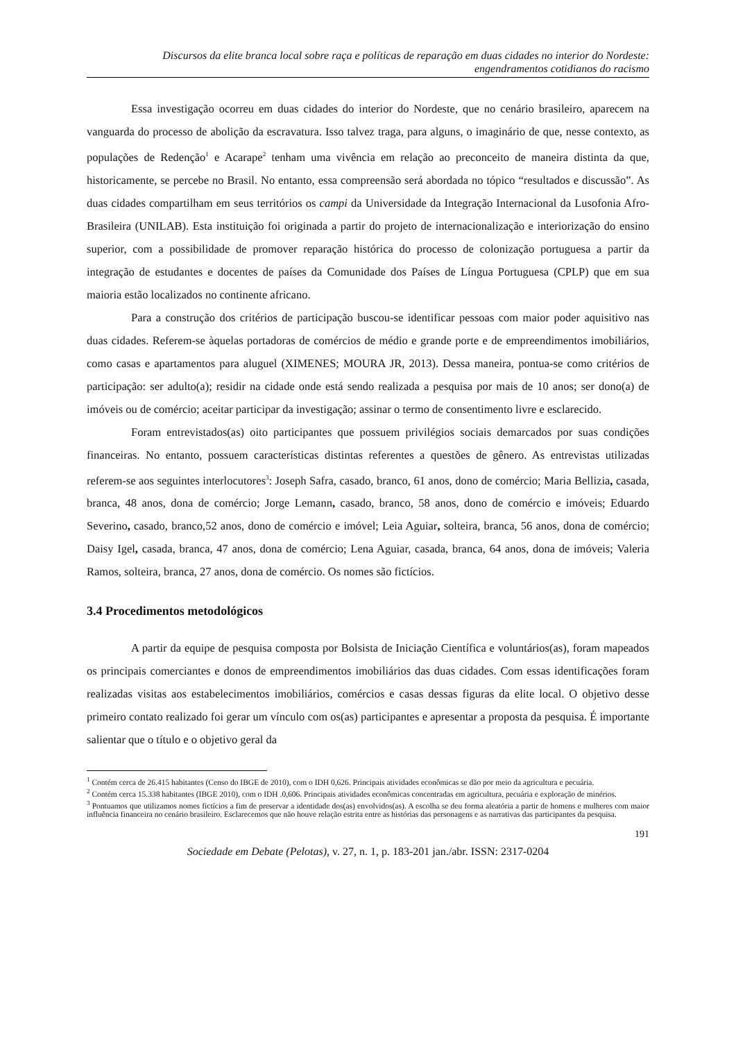Discursos da elite branca local sobre raça e políticas de reparação em duas cidades no interior do Nordeste:
engendramentos cotidianos do racismo
Essa investigação ocorreu em duas cidades do interior do Nordeste, que no cenário brasileiro, aparecem na vanguarda do processo de abolição da escravatura. Isso talvez traga, para alguns, o imaginário de que, nesse contexto, as populações de Redenção<sup>1</sup> e Acarape<sup>2</sup> tenham uma vivência em relação ao preconceito de maneira distinta da que, historicamente, se percebe no Brasil. No entanto, essa compreensão será abordada no tópico “resultados e discussão”. As duas cidades compartilham em seus territórios os campi da Universidade da Integração Internacional da Lusofonia Afro-Brasileira (UNILAB). Esta instituição foi originada a partir do projeto de internacionalização e interiorização do ensino superior, com a possibilidade de promover reparação histórica do processo de colonização portuguesa a partir da integração de estudantes e docentes de países da Comunidade dos Países de Língua Portuguesa (CPLP) que em sua maioria estão localizados no continente africano.
Para a construção dos critérios de participação buscou-se identificar pessoas com maior poder aquisitivo nas duas cidades. Referem-se àquelas portadoras de comércios de médio e grande porte e de empreendimentos imobiliários, como casas e apartamentos para aluguel (XIMENES; MOURA JR, 2013). Dessa maneira, pontua-se como critérios de participação: ser adulto(a); residir na cidade onde está sendo realizada a pesquisa por mais de 10 anos; ser dono(a) de imóveis ou de comércio; aceitar participar da investigação; assinar o termo de consentimento livre e esclarecido.
Foram entrevistados(as) oito participantes que possuem privilégios sociais demarcados por suas condições financeiras. No entanto, possuem características distintas referentes a questões de gênero. As entrevistas utilizadas referem-se aos seguintes interlocutores<sup>3</sup>: Joseph Safra, casado, branco, 61 anos, dono de comércio; Maria Bellizia, casada, branca, 48 anos, dona de comércio; Jorge Lemann, casado, branco, 58 anos, dono de comércio e imóveis; Eduardo Severino, casado, branco,52 anos, dono de comércio e imóvel; Leia Aguiar, solteira, branca, 56 anos, dona de comércio; Daisy Igel, casada, branca, 47 anos, dona de comércio; Lena Aguiar, casada, branca, 64 anos, dona de imóveis; Valeria Ramos, solteira, branca, 27 anos, dona de comércio. Os nomes são fictícios.
3.4 Procedimentos metodológicos
A partir da equipe de pesquisa composta por Bolsista de Iniciação Científica e voluntários(as), foram mapeados os principais comerciantes e donos de empreendimentos imobiliários das duas cidades. Com essas identificações foram realizadas visitas aos estabelecimentos imobiliários, comércios e casas dessas figuras da elite local. O objetivo desse primeiro contato realizado foi gerar um vínculo com os(as) participantes e apresentar a proposta da pesquisa. É importante salientar que o título e o objetivo geral da
<sup>1</sup> Contém cerca de 26.415 habitantes (Censo do IBGE de 2010), com o IDH 0,626. Principais atividades econômicas se dão por meio da agricultura e pecuária.
<sup>2</sup> Contém cerca 15.338 habitantes (IBGE 2010), com o IDH .0,606. Principais atividades econômicas concentradas em agricultura, pecuária e exploração de minérios.
<sup>3</sup> Pontuamos que utilizamos nomes fictícios a fim de preservar a identidade dos(as) envolvidos(as). A escolha se deu forma aleatória a partir de homens e mulheres com maior influência financeira no cenário brasileiro. Esclarecemos que não houve relação estrita entre as histórias das personagens e as narrativas das participantes da pesquisa.
191
Sociedade em Debate (Pelotas), v. 27, n. 1, p. 183-201 jan./abr. ISSN: 2317-0204